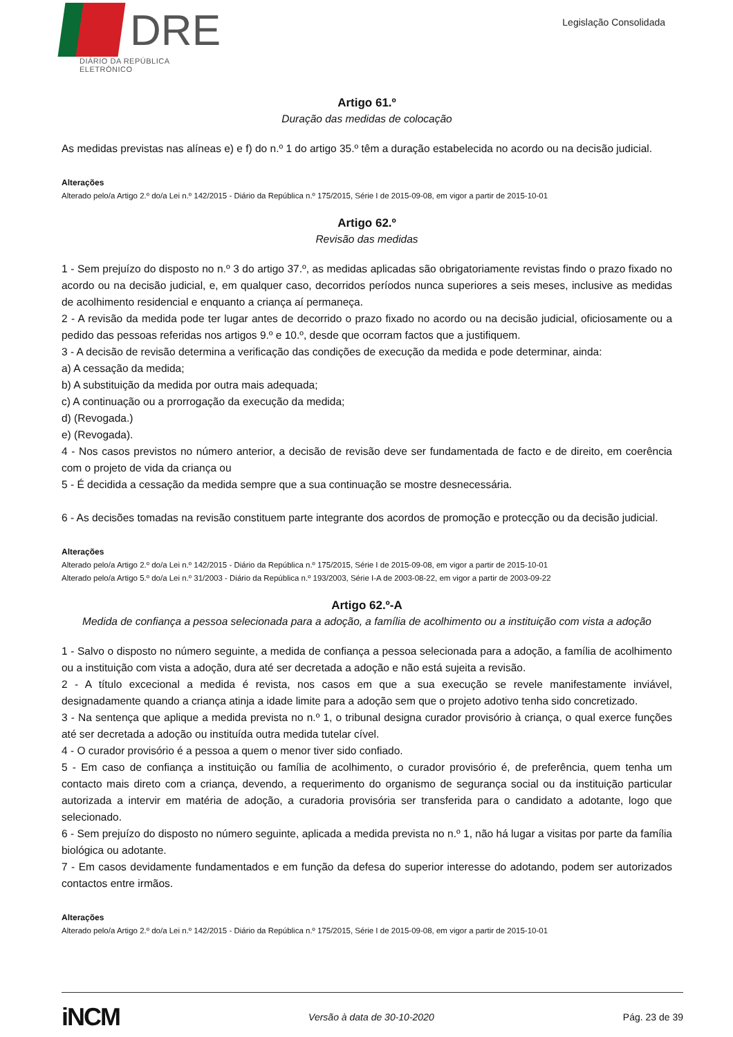DRE
DIÁRIO DA REPÚBLICA ELETRÓNICO
Legislação Consolidada
Artigo 61.º
Duração das medidas de colocação
As medidas previstas nas alíneas e) e f) do n.º 1 do artigo 35.º têm a duração estabelecida no acordo ou na decisão judicial.
Alterações
Alterado pelo/a Artigo 2.º do/a Lei n.º 142/2015 - Diário da República n.º 175/2015, Série I de 2015-09-08, em vigor a partir de 2015-10-01
Artigo 62.º
Revisão das medidas
1 - Sem prejuízo do disposto no n.º 3 do artigo 37.º, as medidas aplicadas são obrigatoriamente revistas findo o prazo fixado no acordo ou na decisão judicial, e, em qualquer caso, decorridos períodos nunca superiores a seis meses, inclusive as medidas de acolhimento residencial e enquanto a criança aí permaneça.
2 - A revisão da medida pode ter lugar antes de decorrido o prazo fixado no acordo ou na decisão judicial, oficiosamente ou a pedido das pessoas referidas nos artigos 9.º e 10.º, desde que ocorram factos que a justifiquem.
3 - A decisão de revisão determina a verificação das condições de execução da medida e pode determinar, ainda:
a) A cessação da medida;
b) A substituição da medida por outra mais adequada;
c) A continuação ou a prorrogação da execução da medida;
d) (Revogada.)
e) (Revogada).
4 - Nos casos previstos no número anterior, a decisão de revisão deve ser fundamentada de facto e de direito, em coerência com o projeto de vida da criança ou
5 - É decidida a cessação da medida sempre que a sua continuação se mostre desnecessária.
6 - As decisões tomadas na revisão constituem parte integrante dos acordos de promoção e protecção ou da decisão judicial.
Alterações
Alterado pelo/a Artigo 2.º do/a Lei n.º 142/2015 - Diário da República n.º 175/2015, Série I de 2015-09-08, em vigor a partir de 2015-10-01
Alterado pelo/a Artigo 5.º do/a Lei n.º 31/2003 - Diário da República n.º 193/2003, Série I-A de 2003-08-22, em vigor a partir de 2003-09-22
Artigo 62.º-A
Medida de confiança a pessoa selecionada para a adoção, a família de acolhimento ou a instituição com vista a adoção
1 - Salvo o disposto no número seguinte, a medida de confiança a pessoa selecionada para a adoção, a família de acolhimento ou a instituição com vista a adoção, dura até ser decretada a adoção e não está sujeita a revisão.
2 - A título excecional a medida é revista, nos casos em que a sua execução se revele manifestamente inviável, designadamente quando a criança atinja a idade limite para a adoção sem que o projeto adotivo tenha sido concretizado.
3 - Na sentença que aplique a medida prevista no n.º 1, o tribunal designa curador provisório à criança, o qual exerce funções até ser decretada a adoção ou instituída outra medida tutelar cível.
4 - O curador provisório é a pessoa a quem o menor tiver sido confiado.
5 - Em caso de confiança a instituição ou família de acolhimento, o curador provisório é, de preferência, quem tenha um contacto mais direto com a criança, devendo, a requerimento do organismo de segurança social ou da instituição particular autorizada a intervir em matéria de adoção, a curadoria provisória ser transferida para o candidato a adotante, logo que selecionado.
6 - Sem prejuízo do disposto no número seguinte, aplicada a medida prevista no n.º 1, não há lugar a visitas por parte da família biológica ou adotante.
7 - Em casos devidamente fundamentados e em função da defesa do superior interesse do adotando, podem ser autorizados contactos entre irmãos.
Alterações
Alterado pelo/a Artigo 2.º do/a Lei n.º 142/2015 - Diário da República n.º 175/2015, Série I de 2015-09-08, em vigor a partir de 2015-10-01
iNCM
Versão à data de 30-10-2020 Pág. 23 de 39